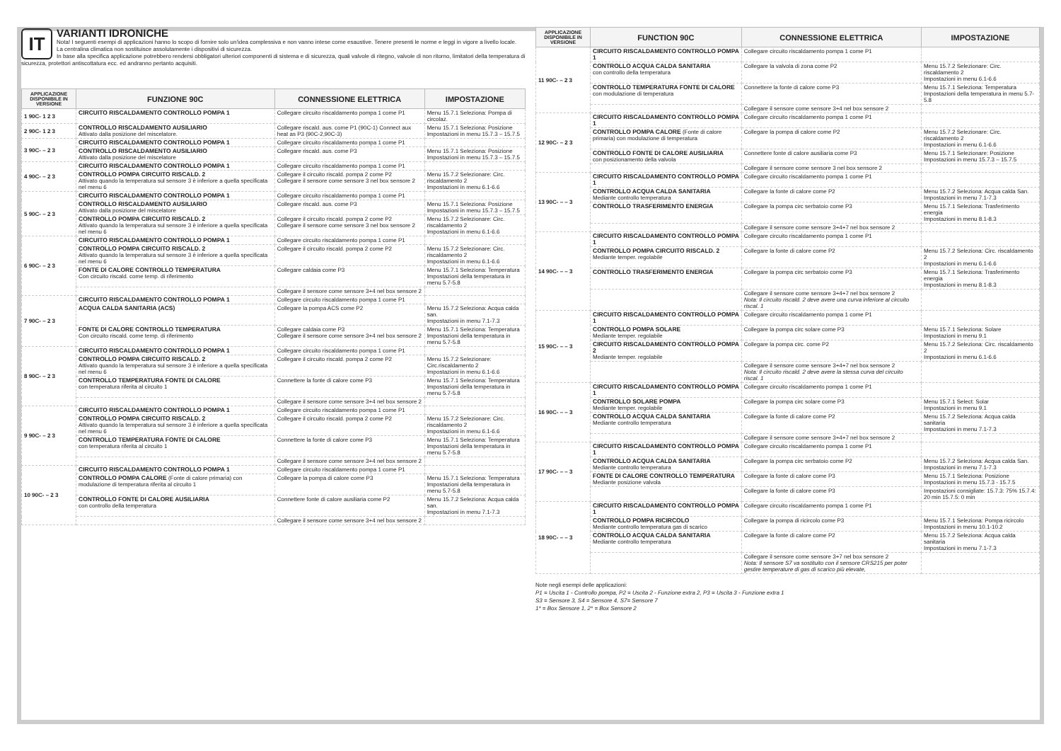IT
VARIANTI IDRONICHE
Nota! I seguenti esempi di applicazioni hanno lo scopo di fornire solo un'idea complessiva e non vanno intese come esaustive. Tenere presenti le norme e leggi in vigore a livello locale.
La centralina climatica non sostituisce assolutamente i dispositivi di sicurezza.
In base alla specifica applicazione potrebbero rendersi obbligatori ulteriori componenti di sistema e di sicurezza, quali valvole di ritegno, valvole di non ritorno, limitatori della temperatura di sicurezza, protettori antiscottatura ecc. ed andranno pertanto acquisiti.
| APPLICAZIONE DISPONIBILE IN VERSIONE | FUNZIONE 90C | CONNESSIONE ELETTRICA | IMPOSTAZIONE |
| --- | --- | --- | --- |
| 1 90C- 1 2 3 | CIRCUITO RISCALDAMENTO CONTROLLO POMPA 1 | Collegare circuito riscaldamento pompa 1 come P1 | Menu 15.7.1 Seleziona: Pompa di circolaz. |
| 2 90C- 1 2 3 | CONTROLLO RISCALDAMENTO AUSILIARIO Attivato dalla posizione del miscelatore. | Collegare riscald. aus. come P1 (90C-1) Connect aux heat as P3 (90C-2,90C-3) | Menu 15.7.1 Seleziona: Posizione Impostazioni in menu 15.7.3 – 15.7.5 |
| 3 90C- – 2 3 | CIRCUITO RISCALDAMENTO CONTROLLO POMPA 1 | Collegare circuito riscaldamento pompa 1 come P1 | |
| | CONTROLLO RISCALDAMENTO AUSILIARIO Attivato dalla posizione del miscelatore | Collegare riscald. aus. come P3 | Menu 15.7.1 Seleziona: Posizione Impostazioni in menu 15.7.3 – 15.7.5 |
| 4 90C- – 2 3 | CIRCUITO RISCALDAMENTO CONTROLLO POMPA 1 | Collegare circuito riscaldamento pompa 1 come P1 | |
| | CONTROLLO POMPA CIRCUITO RISCALD. 2 Attivato quando la temperatura sul sensore 3 è inferiore a quella specificata nel menu 6 | Collegare il circuito riscald. pompa 2 come P2 Collegare il sensore come sensore 3 nel box sensore 2 | Menu 15.7.2 Selezionare: Circ. riscaldamento 2 Impostazioni in menu 6.1-6.6 |
| 5 90C- – 2 3 | CIRCUITO RISCALDAMENTO CONTROLLO POMPA 1 | Collegare circuito riscaldamento pompa 1 come P1 | |
| | CONTROLLO RISCALDAMENTO AUSILIARIO Attivato dalla posizione del miscelatore | Collegare riscald. aus. come P3 | Menu 15.7.1 Seleziona: Posizione Impostazioni in menu 15.7.3 – 15.7.5 |
| | CONTROLLO POMPA CIRCUITO RISCALD. 2 Attivato quando la temperatura sul sensore 3 è inferiore a quella specificata nel menu 6 | Collegare il circuito riscald. pompa 2 come P2 Collegare il sensore come sensore 3 nel box sensore 2 | Menu 15.7.2 Selezionare: Circ. riscaldamento 2 Impostazioni in menu 6.1-6.6 |
| 6 90C- – 2 3 | CIRCUITO RISCALDAMENTO CONTROLLO POMPA 1 | Collegare circuito riscaldamento pompa 1 come P1 | |
| | CONTROLLO POMPA CIRCUITO RISCALD. 2 Attivato quando la temperatura sul sensore 3 è inferiore a quella specificata nel menu 6 | Collegare il circuito riscald. pompa 2 come P2 | Menu 15.7.2 Selezionare: Circ. riscaldamento 2 Impostazioni in menu 6.1-6.6 |
| | FONTE DI CALORE CONTROLLO TEMPERATURA Con circuito riscald. come temp. di riferimento | Collegare caldaia come P3 | Menu 15.7.1 Seleziona: Temperatura Impostazioni della temperatura in menu 5.7-5.8 |
| | | Collegare il sensore come sensore 3+4 nel box sensore 2 | |
| 7 90C- – 2 3 | CIRCUITO RISCALDAMENTO CONTROLLO POMPA 1 | Collegare circuito riscaldamento pompa 1 come P1 | |
| | ACQUA CALDA SANITARIA (ACS) | Collegare la pompa ACS come P2 | Menu 15.7.2 Seleziona: Acqua calda san. Impostazioni in menu 7.1-7.3 |
| | FONTE DI CALORE CONTROLLO TEMPERATURA Con circuito riscald. come temp. di riferimento | Collegare caldaia come P3 Collegare il sensore come sensore 3+4 nel box sensore 2 | Menu 15.7.1 Seleziona: Temperatura Impostazioni della temperatura in menu 5.7-5.8 |
| 8 90C- – 2 3 | CIRCUITO RISCALDAMENTO CONTROLLO POMPA 1 | Collegare circuito riscaldamento pompa 1 come P1 | |
| | CONTROLLO POMPA CIRCUITO RISCALD. 2 Attivato quando la temperatura sul sensore 3 è inferiore a quella specificata nel menu 6 | Collegare il circuito riscald. pompa 2 come P2 | Menu 15.7.2 Selezionare: Circ.riscaldamento 2 Impostazioni in menu 6.1-6.6 |
| | CONTROLLO TEMPERATURA FONTE DI CALORE con temperatura riferita al circuito 1 | Connettere la fonte di calore come P3 | Menu 15.7.1 Seleziona: Temperatura Impostazioni della temperatura in menu 5.7-5.8 |
| | | Collegare il sensore come sensore 3+4 nel box sensore 2 | |
| 9 90C- – 2 3 | CIRCUITO RISCALDAMENTO CONTROLLO POMPA 1 | Collegare circuito riscaldamento pompa 1 come P1 | |
| | CONTROLLO POMPA CIRCUITO RISCALD. 2 Attivato quando la temperatura sul sensore 3 è inferiore a quella specificata nel menu 6 | Collegare il circuito riscald. pompa 2 come P2 | Menu 15.7.2 Selezionare: Circ. riscaldamento 2 Impostazioni in menu 6.1-6.6 |
| | CONTROLLO TEMPERATURA FONTE DI CALORE con temperatura riferita al circuito 1 | Connettere la fonte di calore come P3 | Menu 15.7.1 Seleziona: Temperatura Impostazioni della temperatura in menu 5.7-5.8 |
| | | Collegare il sensore come sensore 3+4 nel box sensore 2 | |
| 10 90C- – 2 3 | CIRCUITO RISCALDAMENTO CONTROLLO POMPA 1 | Collegare circuito riscaldamento pompa 1 come P1 | |
| | CONTROLLO POMPA CALORE (Fonte di calore primaria) con modulazione di temperatura riferita al circuito 1 | Collegare la pompa di calore come P3 | Menu 15.7.1 Seleziona: Temperatura Impostazioni della temperatura in menu 5.7-5.8 |
| | CONTROLLO FONTE DI CALORE AUSILIARIA con controllo della temperatura | Connettere fonte di calore ausiliaria come P2 | Menu 15.7.2 Seleziona: Acqua calda san. Impostazioni in menu 7.1-7.3 |
| | | Collegare il sensore come sensore 3+4 nel box sensore 2 | |
| APPLICAZIONE DISPONIBILE IN VERSIONE | FUNCTION 90C | CONNESSIONE ELETTRICA | IMPOSTAZIONE |
| --- | --- | --- | --- |
| 11 90C- – 2 3 | CIRCUITO RISCALDAMENTO CONTROLLO POMPA 1 | Collegare circuito riscaldamento pompa 1 come P1 | |
| | CONTROLLO ACQUA CALDA SANITARIA con controllo della temperatura | Collegare la valvola di zona come P2 | Menu 15.7.2 Selezionare: Circ. riscaldamento 2 Impostazioni in menu 6.1-6.6 |
| | CONTROLLO TEMPERATURA FONTE DI CALORE con modulazione di temperatura | Connettere la fonte di calore come P3 | Menu 15.7.1 Seleziona: Temperatura Impostazioni della temperatura in menu 5.7-5.8 |
| | | Collegare il sensore come sensore 3+4 nel box sensore 2 | |
| 12 90C- – 2 3 | CIRCUITO RISCALDAMENTO CONTROLLO POMPA 1 | Collegare circuito riscaldamento pompa 1 come P1 | |
| | CONTROLLO POMPA CALORE (Fonte di calore primaria) con modulazione di temperatura | Collegare la pompa di calore come P2 | Menu 15.7.2 Selezionare: Circ. riscaldamento 2 Impostazioni in menu 6.1-6.6 |
| | CONTROLLO FONTE DI CALORE AUSILIARIA con posizionamento della valvola | Connettere fonte di calore ausiliaria come P3 | Menu 15.7.1 Selezionare: Posizione Impostazioni in menu 15.7.3 – 15.7.5 |
| | | Collegare il sensore come sensore 3 nel box sensore 2 | |
| 13 90C- – – 3 | CIRCUITO RISCALDAMENTO CONTROLLO POMPA 1 | Collegare circuito riscaldamento pompa 1 come P1 | |
| | CONTROLLO ACQUA CALDA SANITARIA Mediante controllo temperatura | Collegare la fonte di calore come P2 | Menu 15.7.2 Seleziona: Acqua calda San. Impostazioni in menu 7.1-7.3 |
| | CONTROLLO TRASFERIMENTO ENERGIA | Collegare la pompa circ serbatoio come P3 | Menu 15.7.1 Seleziona: Trasferimento energia Impostazioni in menu 8.1-8.3 |
| | | Collegare il sensore come sensore 3+4+7 nel box sensore 2 | |
| 14 90C- – – 3 | CIRCUITO RISCALDAMENTO CONTROLLO POMPA 1 | Collegare circuito riscaldamento pompa 1 come P1 | |
| | CONTROLLO POMPA CIRCUITO RISCALD. 2 Mediante temper. regolabile | Collegare la fonte di calore come P2 | Menu 15.7.2 Seleziona: Circ. riscaldamento 2 Impostazioni in menu 6.1-6.6 |
| | CONTROLLO TRASFERIMENTO ENERGIA | Collegare la pompa circ serbatoio come P3 | Menu 15.7.1 Seleziona: Trasferimento energia Impostazioni in menu 8.1-8.3 |
| | | Collegare il sensore come sensore 3+4+7 nel box sensore 2 Nota: Il circuito riscald. 2 deve avere una curva inferiore al circuito riscal. 1 | |
| 15 90C- – – 3 | CIRCUITO RISCALDAMENTO CONTROLLO POMPA 1 | Collegare circuito riscaldamento pompa 1 come P1 | |
| | CONTROLLO POMPA SOLARE Mediante temper. regolabile | Collegare la pompa circ solare come P3 | Menu 15.7.1 Seleziona: Solare Impostazioni in menu 9.1 |
| | CIRCUITO RISCALDAMENTO CONTROLLO POMPA 2 Mediante temper. regolabile | Collegare la pompa circ. come P2 | Menu 15.7.2 Seleziona: Circ. riscaldamento 2 Impostazioni in menu 6.1-6.6 |
| | | Collegare il sensore come sensore 3+4+7 nel box sensore 2 Nota: Il circuito riscald. 2 deve avere la stessa curva del circuito riscal. 1 | |
| 16 90C- – – 3 | CIRCUITO RISCALDAMENTO CONTROLLO POMPA 1 | Collegare circuito riscaldamento pompa 1 come P1 | |
| | CONTROLLO SOLARE POMPA Mediante temper. regolabile | Collegare la pompa circ solare come P3 | Menu 15.7.1 Select: Solar Impostazioni in menu 9.1 |
| | CONTROLLO ACQUA CALDA SANITARIA Mediante controllo temperatura | Collegare la fonte di calore come P2 | Menu 15.7.2 Seleziona: Acqua calda sanitaria Impostazioni in menu 7.1-7.3 |
| | | Collegare il sensore come sensore 3+4+7 nel box sensore 2 | |
| 17 90C- – – 3 | CIRCUITO RISCALDAMENTO CONTROLLO POMPA 1 | Collegare circuito riscaldamento pompa 1 come P1 | |
| | CONTROLLO ACQUA CALDA SANITARIA Mediante controllo temperatura | Collegare la pompa circ serbatoio come P2 | Menu 15.7.2 Seleziona: Acqua calda San. Impostazioni in menu 7.1-7.3 |
| | FONTE DI CALORE CONTROLLO TEMPERATURA Mediante posizione valvola | Collegare la fonte di calore come P3 | Menu 15.7.1 Seleziona: Posizione Impostazioni in menu 15.7.3 - 15.7.5 |
| | | Collegare la fonte di calore come P3 | Impostazioni consigliate: 15.7.3: 75% 15.7.4: 20 min 15.7.5: 0 min |
| 18 90C- – – 3 | CIRCUITO RISCALDAMENTO CONTROLLO POMPA 1 | Collegare circuito riscaldamento pompa 1 come P1 | |
| | CONTROLLO POMPA RICIRCOLO Mediante controllo temperatura gas di scarico | Collegare la pompa di ricircolo come P3 | Menu 15.7.1 Seleziona: Pompa ricircolo Impostazioni in menu 10.1-10.2 |
| | CONTROLLO ACQUA CALDA SANITARIA Mediante controllo temperatura | Collegare la fonte di calore come P2 | Menu 15.7.2 Seleziona: Acqua calda sanitaria Impostazioni in menu 7.1-7.3 |
| | | Collegare il sensore come sensore 3+7 nel box sensore 2 Nota: Il sensore S7 va sostituito con il sensore CRS215 per poter gestire temperature di gas di scarico più elevate, | |
Note negli esempi delle applicazioni:
P1 = Uscita 1 - Controllo pompa, P2 = Uscita 2 - Funzione extra 2, P3 = Uscita 3 - Funzione extra 1
S3 = Sensore 3, S4 = Sensore 4, S7= Sensore 7
1* = Box Sensore 1, 2* = Box Sensore 2